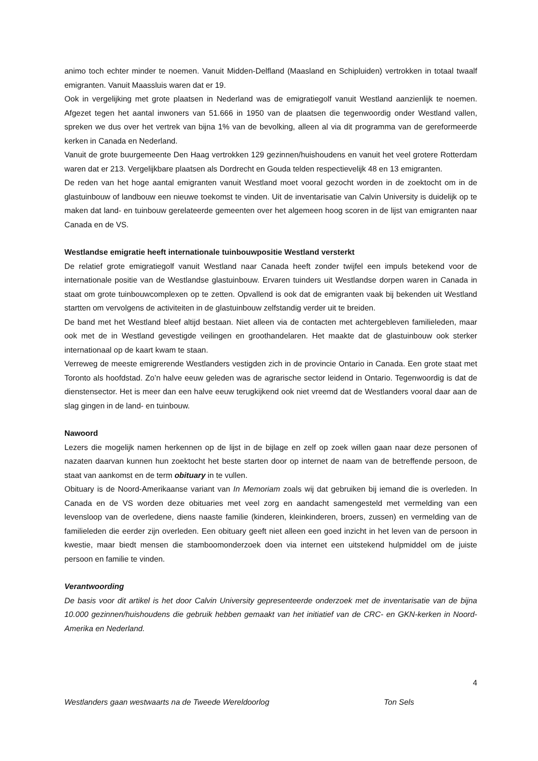animo toch echter minder te noemen. Vanuit Midden-Delfland (Maasland en Schipluiden) vertrokken in totaal twaalf emigranten. Vanuit Maassluis waren dat er 19.
Ook in vergelijking met grote plaatsen in Nederland was de emigratiegolf vanuit Westland aanzienlijk te noemen. Afgezet tegen het aantal inwoners van 51.666 in 1950 van de plaatsen die tegenwoordig onder Westland vallen, spreken we dus over het vertrek van bijna 1% van de bevolking, alleen al via dit programma van de gereformeerde kerken in Canada en Nederland.
Vanuit de grote buurgemeente Den Haag vertrokken 129 gezinnen/huishoudens en vanuit het veel grotere Rotterdam waren dat er 213. Vergelijkbare plaatsen als Dordrecht en Gouda telden respectievelijk 48 en 13 emigranten.
De reden van het hoge aantal emigranten vanuit Westland moet vooral gezocht worden in de zoektocht om in de glastuinbouw of landbouw een nieuwe toekomst te vinden. Uit de inventarisatie van Calvin University is duidelijk op te maken dat land- en tuinbouw gerelateerde gemeenten over het algemeen hoog scoren in de lijst van emigranten naar Canada en de VS.
Westlandse emigratie heeft internationale tuinbouwpositie Westland versterkt
De relatief grote emigratiegolf vanuit Westland naar Canada heeft zonder twijfel een impuls betekend voor de internationale positie van de Westlandse glastuinbouw. Ervaren tuinders uit Westlandse dorpen waren in Canada in staat om grote tuinbouwcomplexen op te zetten. Opvallend is ook dat de emigranten vaak bij bekenden uit Westland startten om vervolgens de activiteiten in de glastuinbouw zelfstandig verder uit te breiden.
De band met het Westland bleef altijd bestaan. Niet alleen via de contacten met achtergebleven familieleden, maar ook met de in Westland gevestigde veilingen en groothandelaren. Het maakte dat de glastuinbouw ook sterker internationaal op de kaart kwam te staan.
Verreweg de meeste emigrerende Westlanders vestigden zich in de provincie Ontario in Canada. Een grote staat met Toronto als hoofdstad. Zo’n halve eeuw geleden was de agrarische sector leidend in Ontario. Tegenwoordig is dat de dienstensector. Het is meer dan een halve eeuw terugkijkend ook niet vreemd dat de Westlanders vooral daar aan de slag gingen in de land- en tuinbouw.
Nawoord
Lezers die mogelijk namen herkennen op de lijst in de bijlage en zelf op zoek willen gaan naar deze personen of nazaten daarvan kunnen hun zoektocht het beste starten door op internet de naam van de betreffende persoon, de staat van aankomst en de term obituary in te vullen.
Obituary is de Noord-Amerikaanse variant van In Memoriam zoals wij dat gebruiken bij iemand die is overleden. In Canada en de VS worden deze obituaries met veel zorg en aandacht samengesteld met vermelding van een levensloop van de overledene, diens naaste familie (kinderen, kleinkinderen, broers, zussen) en vermelding van de familieleden die eerder zijn overleden. Een obituary geeft niet alleen een goed inzicht in het leven van de persoon in kwestie, maar biedt mensen die stamboomonderzoek doen via internet een uitstekend hulpmiddel om de juiste persoon en familie te vinden.
Verantwoording
De basis voor dit artikel is het door Calvin University gepresenteerde onderzoek met de inventarisatie van de bijna 10.000 gezinnen/huishoudens die gebruik hebben gemaakt van het initiatief van de CRC- en GKN-kerken in Noord-Amerika en Nederland.
4
Westlanders gaan westwaarts na de Tweede Wereldoorlog Ton Sels